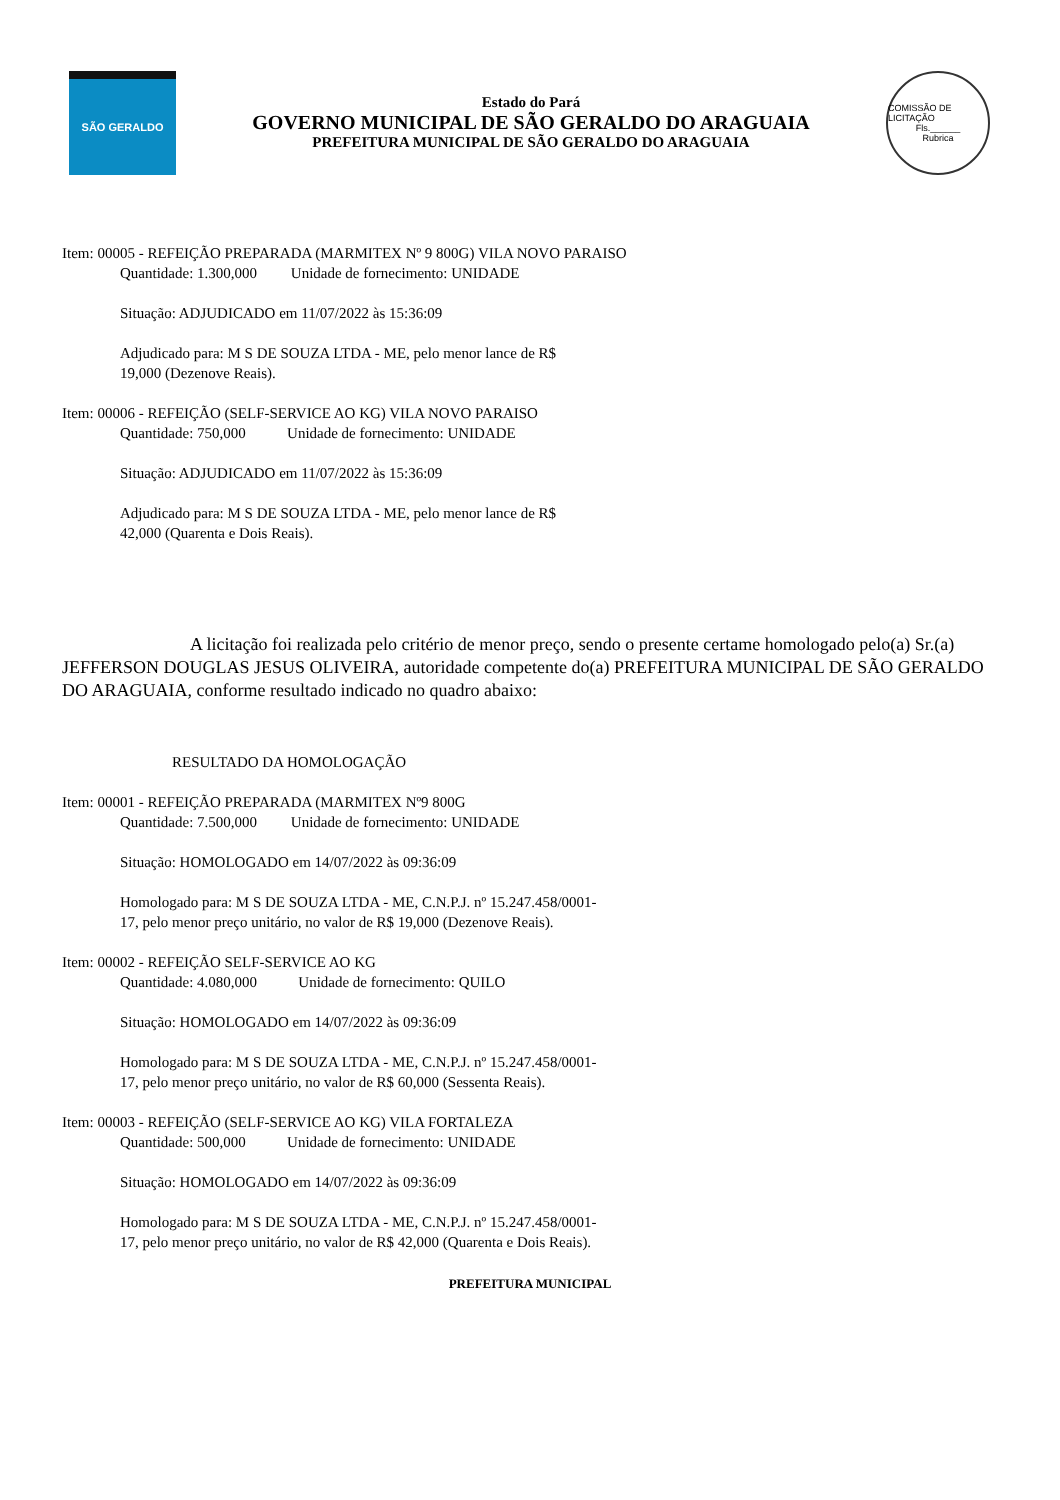SÃO GERALDO
Estado do Pará
GOVERNO MUNICIPAL DE SÃO GERALDO DO ARAGUAIA
PREFEITURA MUNICIPAL DE SÃO GERALDO DO ARAGUAIA
COMISSÃO DE LICITAÇÃO
Fls.______
Rubrica
Item: 00005 - REFEIÇÃO PREPARADA (MARMITEX Nº 9 800G) VILA NOVO PARAISO
Quantidade: 1.300,000 Unidade de fornecimento: UNIDADE
Situação: ADJUDICADO em 11/07/2022 às 15:36:09
Adjudicado para: M S DE SOUZA LTDA - ME, pelo menor lance de R$
19,000 (Dezenove Reais).
Item: 00006 - REFEIÇÃO (SELF-SERVICE AO KG) VILA NOVO PARAISO
Quantidade: 750,000 Unidade de fornecimento: UNIDADE
Situação: ADJUDICADO em 11/07/2022 às 15:36:09
Adjudicado para: M S DE SOUZA LTDA - ME, pelo menor lance de R$
42,000 (Quarenta e Dois Reais).
A licitação foi realizada pelo critério de menor preço, sendo o presente certame homologado pelo(a) Sr.(a) JEFFERSON DOUGLAS JESUS OLIVEIRA, autoridade competente do(a) PREFEITURA MUNICIPAL DE SÃO GERALDO DO ARAGUAIA, conforme resultado indicado no quadro abaixo:
RESULTADO DA HOMOLOGAÇÃO
Item: 00001 - REFEIÇÃO PREPARADA (MARMITEX Nº9 800G
Quantidade: 7.500,000 Unidade de fornecimento: UNIDADE
Situação: HOMOLOGADO em 14/07/2022 às 09:36:09
Homologado para: M S DE SOUZA LTDA - ME, C.N.P.J. nº 15.247.458/0001-17, pelo menor preço unitário, no valor de R$ 19,000 (Dezenove Reais).
Item: 00002 - REFEIÇÃO SELF-SERVICE AO KG
Quantidade: 4.080,000 Unidade de fornecimento: QUILO
Situação: HOMOLOGADO em 14/07/2022 às 09:36:09
Homologado para: M S DE SOUZA LTDA - ME, C.N.P.J. nº 15.247.458/0001-17, pelo menor preço unitário, no valor de R$ 60,000 (Sessenta Reais).
Item: 00003 - REFEIÇÃO (SELF-SERVICE AO KG) VILA FORTALEZA
Quantidade: 500,000 Unidade de fornecimento: UNIDADE
Situação: HOMOLOGADO em 14/07/2022 às 09:36:09
Homologado para: M S DE SOUZA LTDA - ME, C.N.P.J. nº 15.247.458/0001-17, pelo menor preço unitário, no valor de R$ 42,000 (Quarenta e Dois Reais).
PREFEITURA MUNICIPAL